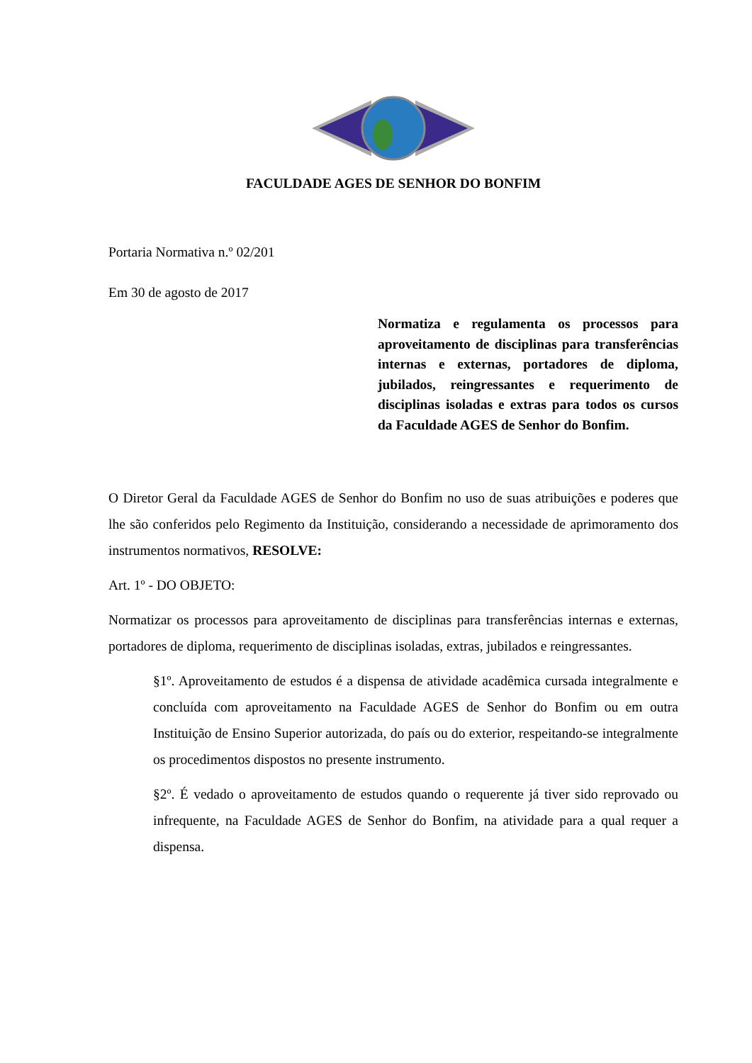FACULDADE AGES DE SENHOR DO BONFIM
Portaria Normativa n.º 02/201
Em 30 de agosto de 2017
Normatiza e regulamenta os processos para aproveitamento de disciplinas para transferências internas e externas, portadores de diploma, jubilados, reingressantes e requerimento de disciplinas isoladas e extras para todos os cursos da Faculdade AGES de Senhor do Bonfim.
O Diretor Geral da Faculdade AGES de Senhor do Bonfim no uso de suas atribuições e poderes que lhe são conferidos pelo Regimento da Instituição, considerando a necessidade de aprimoramento dos instrumentos normativos, RESOLVE:
Art. 1º - DO OBJETO:
Normatizar os processos para aproveitamento de disciplinas para transferências internas e externas, portadores de diploma, requerimento de disciplinas isoladas, extras, jubilados e reingressantes.
§1º. Aproveitamento de estudos é a dispensa de atividade acadêmica cursada integralmente e concluída com aproveitamento na Faculdade AGES de Senhor do Bonfim ou em outra Instituição de Ensino Superior autorizada, do país ou do exterior, respeitando-se integralmente os procedimentos dispostos no presente instrumento.
§2º. É vedado o aproveitamento de estudos quando o requerente já tiver sido reprovado ou infrequente, na Faculdade AGES de Senhor do Bonfim, na atividade para a qual requer a dispensa.